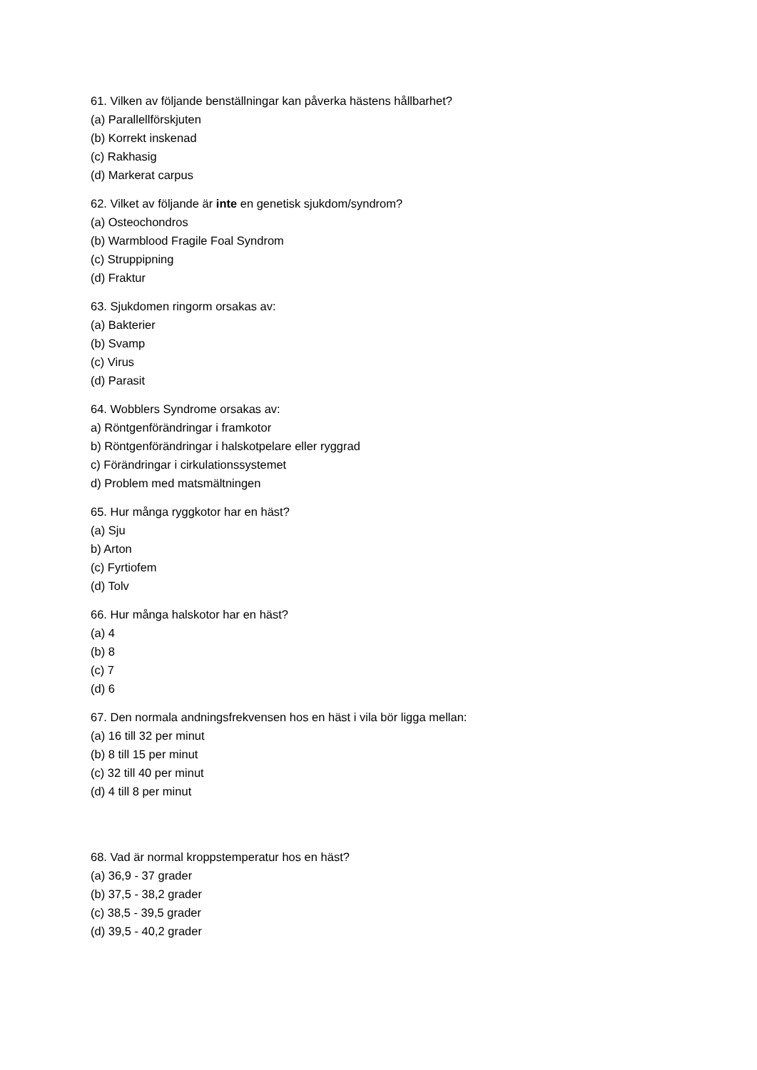61. Vilken av följande benställningar kan påverka hästens hållbarhet?
(a) Parallellförskjuten
(b) Korrekt inskenad
(c) Rakhasig
(d) Markerat carpus
62. Vilket av följande är inte en genetisk sjukdom/syndrom?
(a) Osteochondros
(b) Warmblood Fragile Foal Syndrom
(c) Struppipning
(d) Fraktur
63. Sjukdomen ringorm orsakas av:
(a) Bakterier
(b) Svamp
(c) Virus
(d) Parasit
64. Wobblers Syndrome orsakas av:
a) Röntgenförändringar i framkotor
b) Röntgenförändringar i halskotpelare eller ryggrad
c) Förändringar i cirkulationssystemet
d) Problem med matsmältningen
65. Hur många ryggkotor har en häst?
(a) Sju
b) Arton
(c) Fyrtiofem
(d) Tolv
66. Hur många halskotor har en häst?
(a) 4
(b) 8
(c) 7
(d) 6
67. Den normala andningsfrekvensen hos en häst i vila bör ligga mellan:
(a) 16 till 32 per minut
(b) 8 till 15 per minut
(c) 32 till 40 per minut
(d) 4 till 8 per minut
68. Vad är normal kroppstemperatur hos en häst?
(a) 36,9 - 37 grader
(b) 37,5 - 38,2 grader
(c) 38,5 - 39,5 grader
(d) 39,5 - 40,2 grader